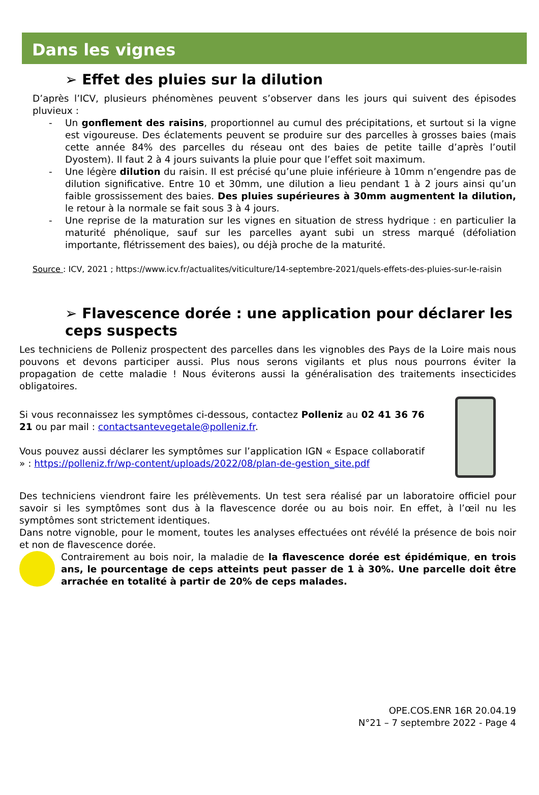Dans les vignes
➢ Effet des pluies sur la dilution
D’après l’ICV, plusieurs phénomènes peuvent s’observer dans les jours qui suivent des épisodes pluvieux :
- Un gonflement des raisins, proportionnel au cumul des précipitations, et surtout si la vigne est vigoureuse. Des éclatements peuvent se produire sur des parcelles à grosses baies (mais cette année 84% des parcelles du réseau ont des baies de petite taille d’après l’outil Dyostem). Il faut 2 à 4 jours suivants la pluie pour que l’effet soit maximum.
- Une légère dilution du raisin. Il est précisé qu’une pluie inférieure à 10mm n’engendre pas de dilution significative. Entre 10 et 30mm, une dilution a lieu pendant 1 à 2 jours ainsi qu’un faible grossissement des baies. Des pluies supérieures à 30mm augmentent la dilution, le retour à la normale se fait sous 3 à 4 jours.
- Une reprise de la maturation sur les vignes en situation de stress hydrique : en particulier la maturité phénolique, sauf sur les parcelles ayant subi un stress marqué (défoliation importante, flétrissement des baies), ou déjà proche de la maturité.
Source : ICV, 2021 ; https://www.icv.fr/actualites/viticulture/14-septembre-2021/quels-effets-des-pluies-sur-le-raisin
➢ Flavescence dorée : une application pour déclarer les ceps suspects
Les techniciens de Polleniz prospectent des parcelles dans les vignobles des Pays de la Loire mais nous pouvons et devons participer aussi. Plus nous serons vigilants et plus nous pourrons éviter la propagation de cette maladie ! Nous éviterons aussi la généralisation des traitements insecticides obligatoires.
Si vous reconnaissez les symptômes ci-dessous, contactez Polleniz au 02 41 36 76 21 ou par mail : contactsantevegetale@polleniz.fr.
Vous pouvez aussi déclarer les symptômes sur l’application IGN « Espace collaboratif » : https://polleniz.fr/wp-content/uploads/2022/08/plan-de-gestion_site.pdf
Des techniciens viendront faire les prélèvements. Un test sera réalisé par un laboratoire officiel pour savoir si les symptômes sont dus à la flavescence dorée ou au bois noir. En effet, à l’œil nu les symptômes sont strictement identiques.
Dans notre vignoble, pour le moment, toutes les analyses effectuées ont révélé la présence de bois noir et non de flavescence dorée.
Contrairement au bois noir, la maladie de la flavescence dorée est épidémique, en trois ans, le pourcentage de ceps atteints peut passer de 1 à 30%. Une parcelle doit être arrachée en totalité à partir de 20% de ceps malades.
OPE.COS.ENR 16R 20.04.19
N°21 – 7 septembre 2022 - Page 4